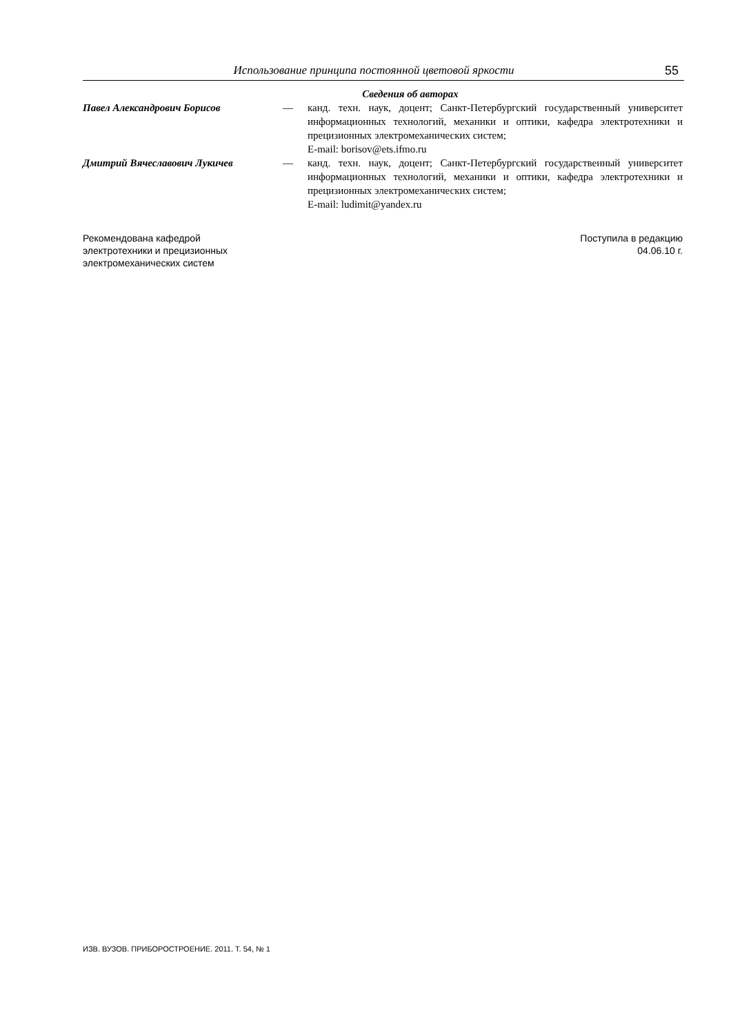Использование принципа постоянной цветовой яркости 55
Сведения об авторах
Павел Александрович Борисов — канд. техн. наук, доцент; Санкт-Петербургский государственный университет информационных технологий, механики и оптики, кафедра электротехники и прецизионных электромеханических систем;
E-mail: borisov@ets.ifmo.ru
Дмитрий Вячеславович Лукичев — канд. техн. наук, доцент; Санкт-Петербургский государственный университет информационных технологий, механики и оптики, кафедра электротехники и прецизионных электромеханических систем;
E-mail: ludimit@yandex.ru
Рекомендована кафедрой
электротехники и прецизионных
электромеханических систем
Поступила в редакцию
04.06.10 г.
ИЗВ. ВУЗОВ. ПРИБОРОСТРОЕНИЕ. 2011. Т. 54, № 1